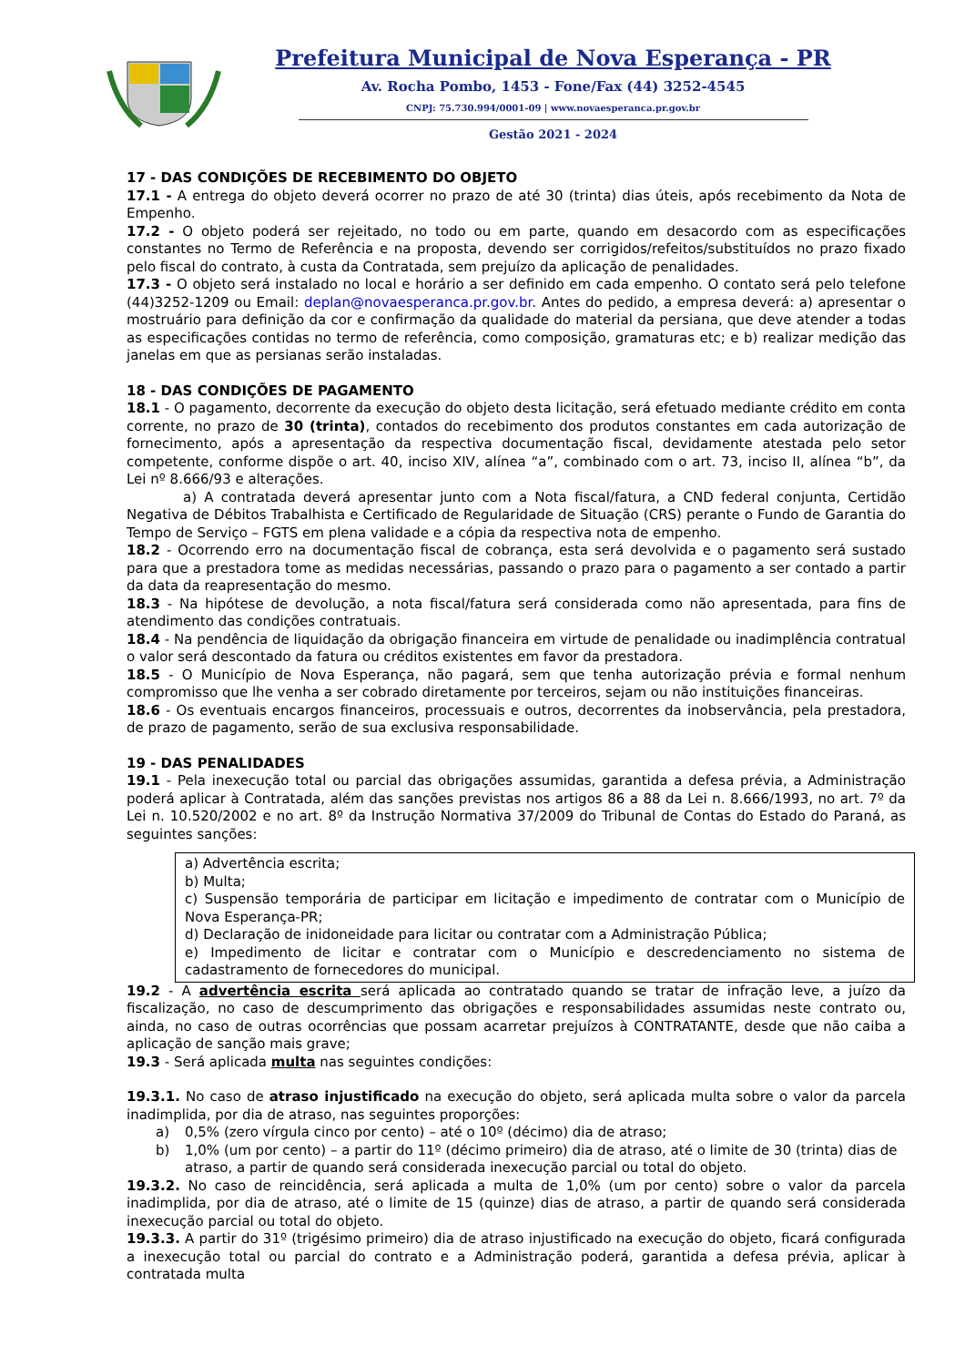Prefeitura Municipal de Nova Esperança - PR
Av. Rocha Pombo, 1453 - Fone/Fax (44) 3252-4545
CNPJ: 75.730.994/0001-09 | www.novaesperanca.pr.gov.br
Gestão 2021 - 2024
17 - DAS CONDIÇÕES DE RECEBIMENTO DO OBJETO
17.1 - A entrega do objeto deverá ocorrer no prazo de até 30 (trinta) dias úteis, após recebimento da Nota de Empenho.
17.2 - O objeto poderá ser rejeitado, no todo ou em parte, quando em desacordo com as especificações constantes no Termo de Referência e na proposta, devendo ser corrigidos/refeitos/substituídos no prazo fixado pelo fiscal do contrato, à custa da Contratada, sem prejuízo da aplicação de penalidades.
17.3 - O objeto será instalado no local e horário a ser definido em cada empenho. O contato será pelo telefone (44)3252-1209 ou Email: deplan@novaesperanca.pr.gov.br. Antes do pedido, a empresa deverá: a) apresentar o mostruário para definição da cor e confirmação da qualidade do material da persiana, que deve atender a todas as especificações contidas no termo de referência, como composição, gramaturas etc; e b) realizar medição das janelas em que as persianas serão instaladas.
18 - DAS CONDIÇÕES DE PAGAMENTO
18.1 - O pagamento, decorrente da execução do objeto desta licitação, será efetuado mediante crédito em conta corrente, no prazo de 30 (trinta), contados do recebimento dos produtos constantes em cada autorização de fornecimento, após a apresentação da respectiva documentação fiscal, devidamente atestada pelo setor competente, conforme dispõe o art. 40, inciso XIV, alínea “a”, combinado com o art. 73, inciso II, alínea “b”, da Lei nº 8.666/93 e alterações.
a) A contratada deverá apresentar junto com a Nota fiscal/fatura, a CND federal conjunta, Certidão Negativa de Débitos Trabalhista e Certificado de Regularidade de Situação (CRS) perante o Fundo de Garantia do Tempo de Serviço – FGTS em plena validade e a cópia da respectiva nota de empenho.
18.2 - Ocorrendo erro na documentação fiscal de cobrança, esta será devolvida e o pagamento será sustado para que a prestadora tome as medidas necessárias, passando o prazo para o pagamento a ser contado a partir da data da reapresentação do mesmo.
18.3 - Na hipótese de devolução, a nota fiscal/fatura será considerada como não apresentada, para fins de atendimento das condições contratuais.
18.4 - Na pendência de liquidação da obrigação financeira em virtude de penalidade ou inadimplência contratual o valor será descontado da fatura ou créditos existentes em favor da prestadora.
18.5 - O Município de Nova Esperança, não pagará, sem que tenha autorização prévia e formal nenhum compromisso que lhe venha a ser cobrado diretamente por terceiros, sejam ou não instituições financeiras.
18.6 - Os eventuais encargos financeiros, processuais e outros, decorrentes da inobservância, pela prestadora, de prazo de pagamento, serão de sua exclusiva responsabilidade.
19 - DAS PENALIDADES
19.1 - Pela inexecução total ou parcial das obrigações assumidas, garantida a defesa prévia, a Administração poderá aplicar à Contratada, além das sanções previstas nos artigos 86 a 88 da Lei n. 8.666/1993, no art. 7º da Lei n. 10.520/2002 e no art. 8º da Instrução Normativa 37/2009 do Tribunal de Contas do Estado do Paraná, as seguintes sanções:
a) Advertência escrita;
b) Multa;
c) Suspensão temporária de participar em licitação e impedimento de contratar com o Município de Nova Esperança-PR;
d) Declaração de inidoneidade para licitar ou contratar com a Administração Pública;
e) Impedimento de licitar e contratar com o Município e descredenciamento no sistema de cadastramento de fornecedores do municipal.
19.2 - A advertência escrita será aplicada ao contratado quando se tratar de infração leve, a juízo da fiscalização, no caso de descumprimento das obrigações e responsabilidades assumidas neste contrato ou, ainda, no caso de outras ocorrências que possam acarretar prejuízos à CONTRATANTE, desde que não caiba a aplicação de sanção mais grave;
19.3 - Será aplicada multa nas seguintes condições:
19.3.1. No caso de atraso injustificado na execução do objeto, será aplicada multa sobre o valor da parcela inadimplida, por dia de atraso, nas seguintes proporções:
a) 0,5% (zero vírgula cinco por cento) – até o 10º (décimo) dia de atraso;
b) 1,0% (um por cento) – a partir do 11º (décimo primeiro) dia de atraso, até o limite de 30 (trinta) dias de atraso, a partir de quando será considerada inexecução parcial ou total do objeto.
19.3.2. No caso de reincidência, será aplicada a multa de 1,0% (um por cento) sobre o valor da parcela inadimplida, por dia de atraso, até o limite de 15 (quinze) dias de atraso, a partir de quando será considerada inexecução parcial ou total do objeto.
19.3.3. A partir do 31º (trigésimo primeiro) dia de atraso injustificado na execução do objeto, ficará configurada a inexecução total ou parcial do contrato e a Administração poderá, garantida a defesa prévia, aplicar à contratada multa